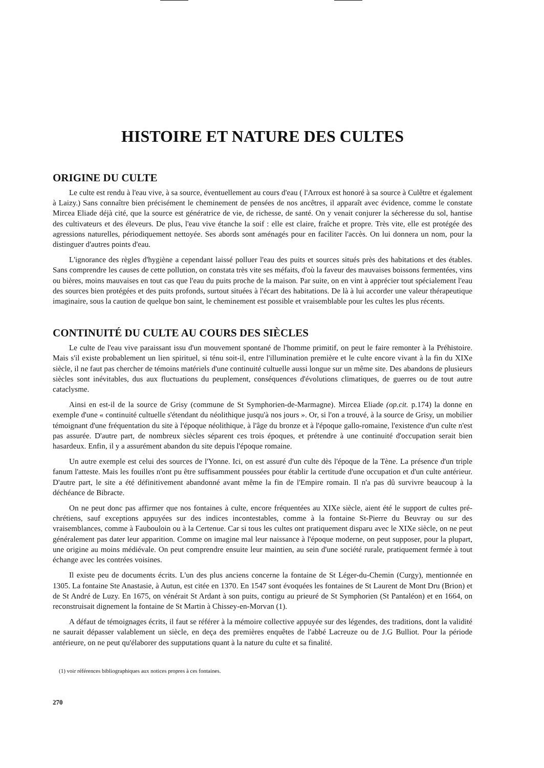HISTOIRE ET NATURE DES CULTES
ORIGINE DU CULTE
Le culte est rendu à l'eau vive, à sa source, éventuellement au cours d'eau ( l'Arroux est honoré à sa source à Culêtre et également à Laizy.) Sans connaître bien précisément le cheminement de pensées de nos ancêtres, il apparaît avec évidence, comme le constate Mircea Eliade déjà cité, que la source est génératrice de vie, de richesse, de santé. On y venait conjurer la sécheresse du sol, hantise des cultivateurs et des éleveurs. De plus, l'eau vive étanche la soif : elle est claire, fraîche et propre. Très vite, elle est protégée des agressions naturelles, périodiquement nettoyée. Ses abords sont aménagés pour en faciliter l'accès. On lui donnera un nom, pour la distinguer d'autres points d'eau.
L'ignorance des règles d'hygiène a cependant laissé polluer l'eau des puits et sources situés près des habitations et des étables. Sans comprendre les causes de cette pollution, on constata très vite ses méfaits, d'où la faveur des mauvaises boissons fermentées, vins ou bières, moins mauvaises en tout cas que l'eau du puits proche de la maison. Par suite, on en vint à apprécier tout spécialement l'eau des sources bien protégées et des puits profonds, surtout situées à l'écart des habitations. De là à lui accorder une valeur thérapeutique imaginaire, sous la caution de quelque bon saint, le cheminement est possible et vraisemblable pour les cultes les plus récents.
CONTINUITÉ DU CULTE AU COURS DES SIÈCLES
Le culte de l'eau vive paraissant issu d'un mouvement spontané de l'homme primitif, on peut le faire remonter à la Préhistoire. Mais s'il existe probablement un lien spirituel, si ténu soit-il, entre l'illumination première et le culte encore vivant à la fin du XIXe siècle, il ne faut pas chercher de témoins matériels d'une continuité cultuelle aussi longue sur un même site. Des abandons de plusieurs siècles sont inévitables, dus aux fluctuations du peuplement, conséquences d'évolutions climatiques, de guerres ou de tout autre cataclysme.
Ainsi en est-il de la source de Grisy (commune de St Symphorien-de-Marmagne). Mircea Eliade (op.cit. p.174) la donne en exemple d'une « continuité cultuelle s'étendant du néolithique jusqu'à nos jours ». Or, si l'on a trouvé, à la source de Grisy, un mobilier témoignant d'une fréquentation du site à l'époque néolithique, à l'âge du bronze et à l'époque gallo-romaine, l'existence d'un culte n'est pas assurée. D'autre part, de nombreux siècles séparent ces trois époques, et prétendre à une continuité d'occupation serait bien hasardeux. Enfin, il y a assurément abandon du site depuis l'époque romaine.
Un autre exemple est celui des sources de l'Yonne. Ici, on est assuré d'un culte dès l'époque de la Tène. La présence d'un triple fanum l'atteste. Mais les fouilles n'ont pu être suffisamment poussées pour établir la certitude d'une occupation et d'un culte antérieur. D'autre part, le site a été définitivement abandonné avant même la fin de l'Empire romain. Il n'a pas dû survivre beaucoup à la déchéance de Bibracte.
On ne peut donc pas affirmer que nos fontaines à culte, encore fréquentées au XIXe siècle, aient été le support de cultes pré-chrétiens, sauf exceptions appuyées sur des indices incontestables, comme à la fontaine St-Pierre du Beuvray ou sur des vraisemblances, comme à Faubouloin ou à la Certenue. Car si tous les cultes ont pratiquement disparu avec le XIXe siècle, on ne peut généralement pas dater leur apparition. Comme on imagine mal leur naissance à l'époque moderne, on peut supposer, pour la plupart, une origine au moins médiévale. On peut comprendre ensuite leur maintien, au sein d'une société rurale, pratiquement fermée à tout échange avec les contrées voisines.
Il existe peu de documents écrits. L'un des plus anciens concerne la fontaine de St Léger-du-Chemin (Curgy), mentionnée en 1305. La fontaine Ste Anastasie, à Autun, est citée en 1370. En 1547 sont évoquées les fontaines de St Laurent de Mont Dru (Brion) et de St André de Luzy. En 1675, on vénérait St Ardant à son puits, contigu au prieuré de St Symphorien (St Pantaléon) et en 1664, on reconstruisait dignement la fontaine de St Martin à Chissey-en-Morvan (1).
A défaut de témoignages écrits, il faut se référer à la mémoire collective appuyée sur des légendes, des traditions, dont la validité ne saurait dépasser valablement un siècle, en deça des premières enquêtes de l'abbé Lacreuze ou de J.G Bulliot. Pour la période antérieure, on ne peut qu'élaborer des supputations quant à la nature du culte et sa finalité.
(1) voir références bibliographiques aux notices propres à ces fontaines.
270